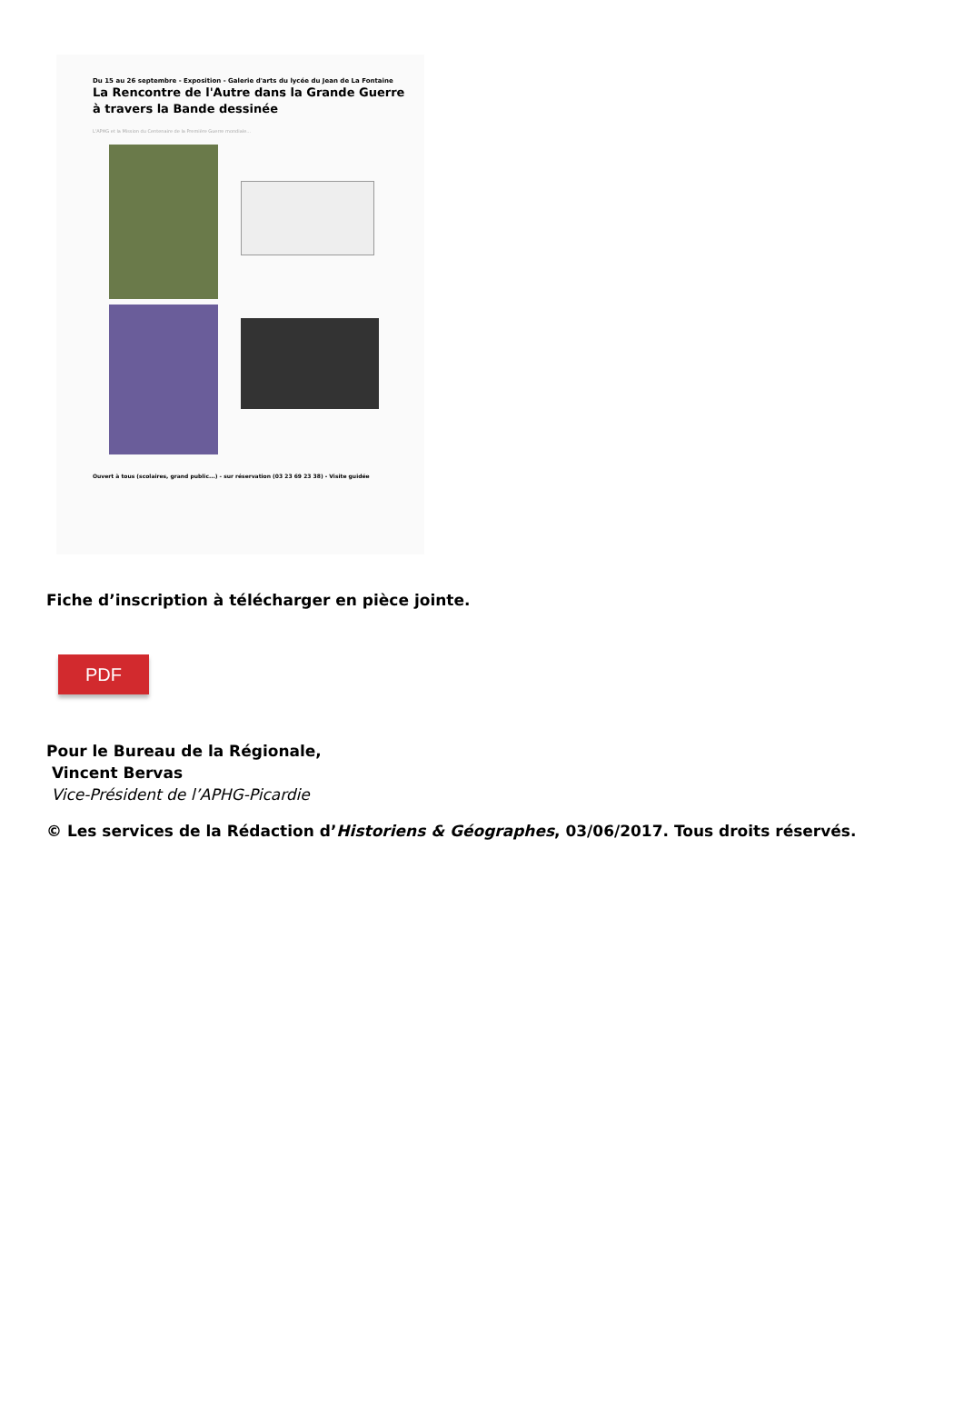Du 15 au 26 septembre - Exposition - Galerie d'arts du lycée du Jean de La Fontaine
La Rencontre de l'Autre dans la Grande Guerre
à travers la Bande dessinée
L'APHG et la Mission du Centenaire de la Première Guerre mondiale...
Ouvert à tous (scolaires, grand public...) - sur réservation (03 23 69 23 38) - Visite guidée
Fiche d’inscription à télécharger en pièce jointe.
PDF
Pour le Bureau de la Régionale,
Vincent Bervas
Vice-Président de l’APHG-Picardie
© Les services de la Rédaction d’Historiens & Géographes, 03/06/2017. Tous droits réservés.